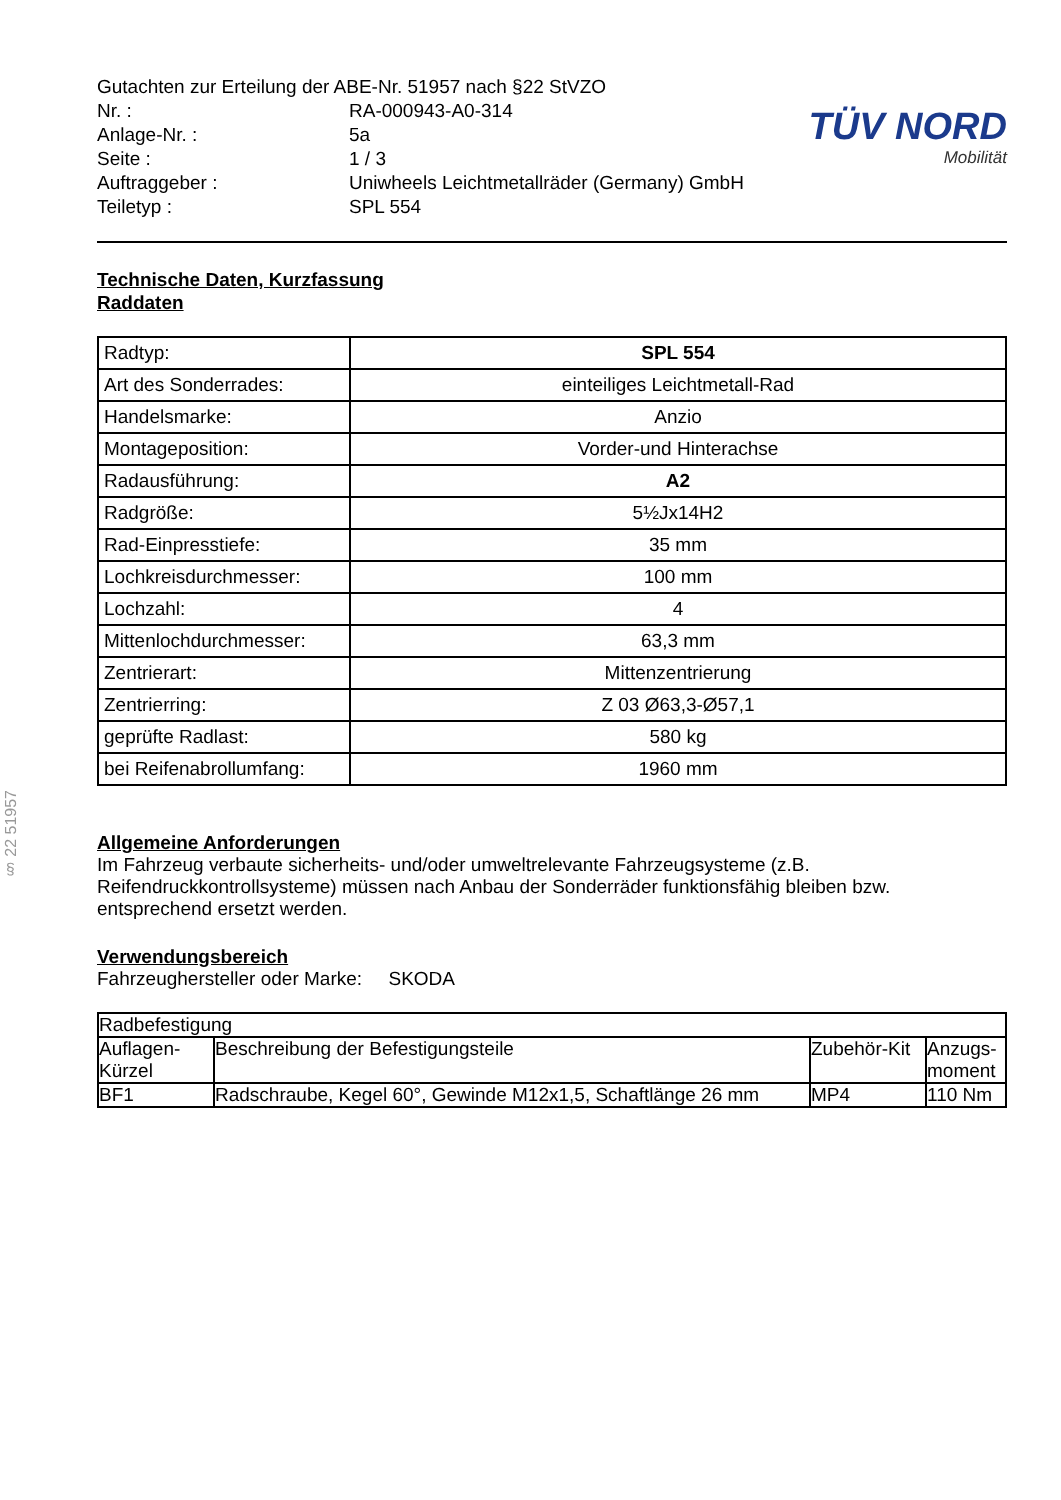§ 22 51957
| Gutachten zur Erteilung der ABE-Nr. 51957 nach §22 StVZO | |
| Nr. : | RA-000943-A0-314 |
| Anlage-Nr. : | 5a |
| Seite : | 1 / 3 |
| Auftraggeber : | Uniwheels Leichtmetallräder (Germany) GmbH |
| Teiletyp : | SPL 554 |
TÜV NORD
Mobilität
Technische Daten, Kurzfassung
Raddaten
| Radtyp: | SPL 554 |
| Art des Sonderrades: | einteiliges Leichtmetall-Rad |
| Handelsmarke: | Anzio |
| Montageposition: | Vorder-und Hinterachse |
| Radausführung: | A2 |
| Radgröße: | 5½Jx14H2 |
| Rad-Einpresstiefe: | 35 mm |
| Lochkreisdurchmesser: | 100 mm |
| Lochzahl: | 4 |
| Mittenlochdurchmesser: | 63,3 mm |
| Zentrierart: | Mittenzentrierung |
| Zentrierring: | Z 03 Ø63,3-Ø57,1 |
| geprüfte Radlast: | 580 kg |
| bei Reifenabrollumfang: | 1960 mm |
Allgemeine Anforderungen
Im Fahrzeug verbaute sicherheits- und/oder umweltrelevante Fahrzeugsysteme (z.B. Reifendruckkontrollsysteme) müssen nach Anbau der Sonderräder funktionsfähig bleiben bzw. entsprechend ersetzt werden.
Verwendungsbereich
Fahrzeughersteller oder Marke: SKODA
| Radbefestigung | | | |
| Auflagen- Kürzel | Beschreibung der Befestigungsteile | Zubehör-Kit | Anzugs- moment |
| BF1 | Radschraube, Kegel 60°, Gewinde M12x1,5, Schaftlänge 26 mm | MP4 | 110 Nm |